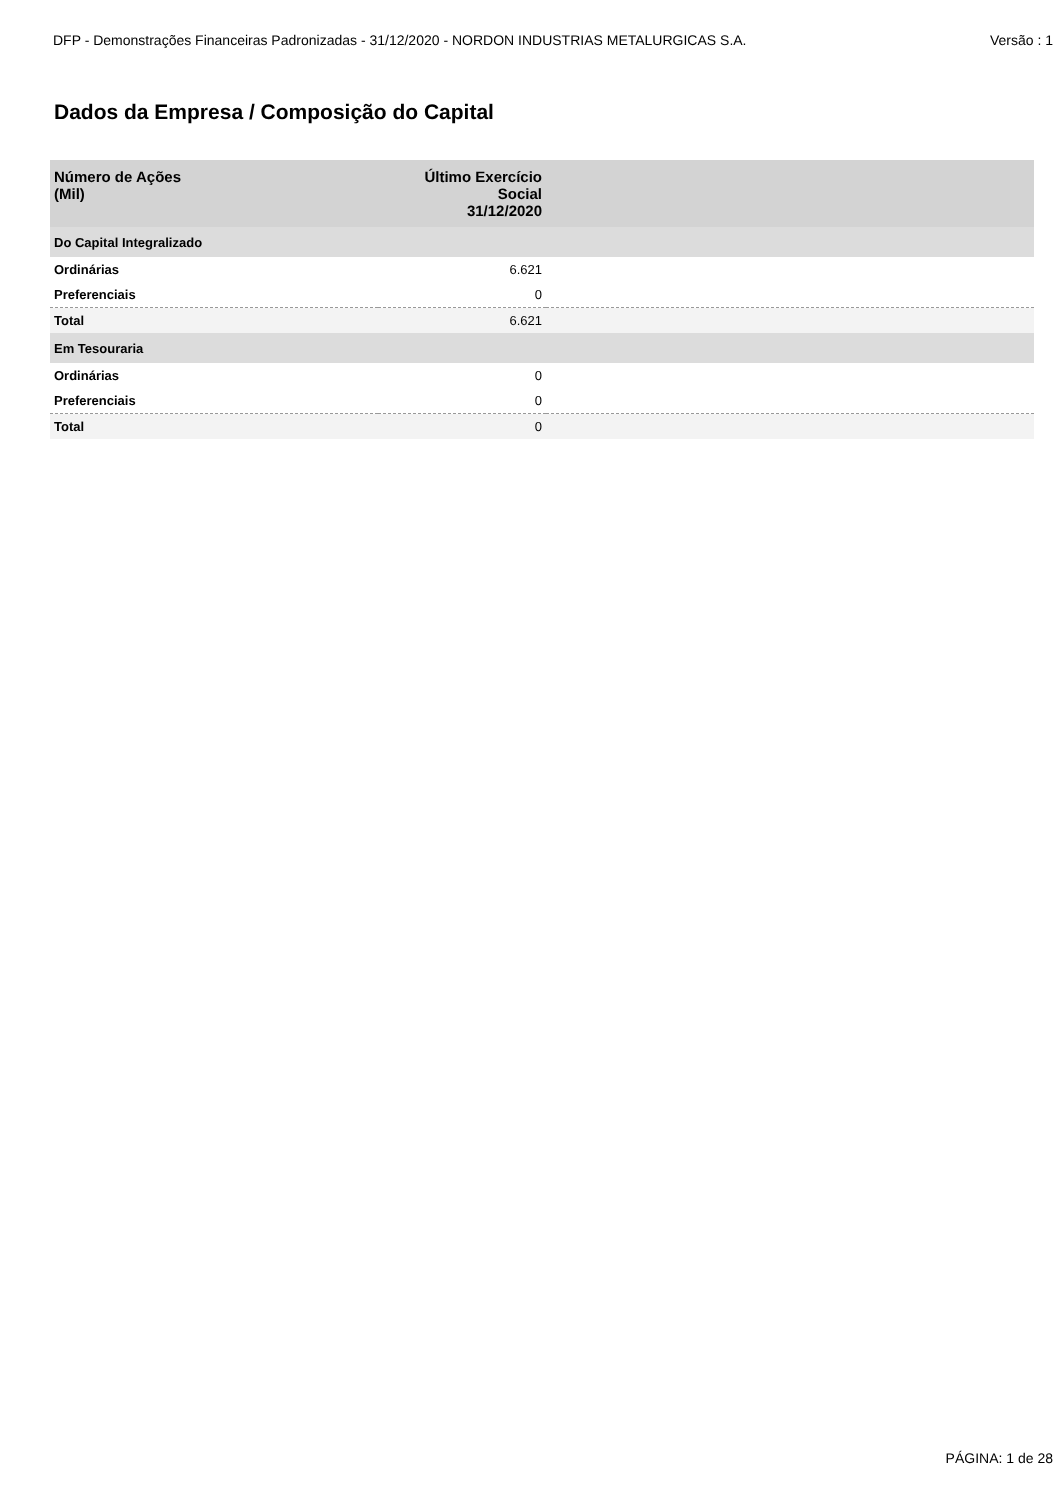DFP - Demonstrações Financeiras Padronizadas - 31/12/2020 - NORDON INDUSTRIAS METALURGICAS S.A. Versão : 1
Dados da Empresa / Composição do Capital
| Número de Ações (Mil) | Último Exercício Social 31/12/2020 | |
| --- | --- | --- |
| Do Capital Integralizado | | |
| Ordinárias | 6.621 | |
| Preferenciais | 0 | |
| Total | 6.621 | |
| Em Tesouraria | | |
| Ordinárias | 0 | |
| Preferenciais | 0 | |
| Total | 0 | |
PÁGINA: 1 de 28